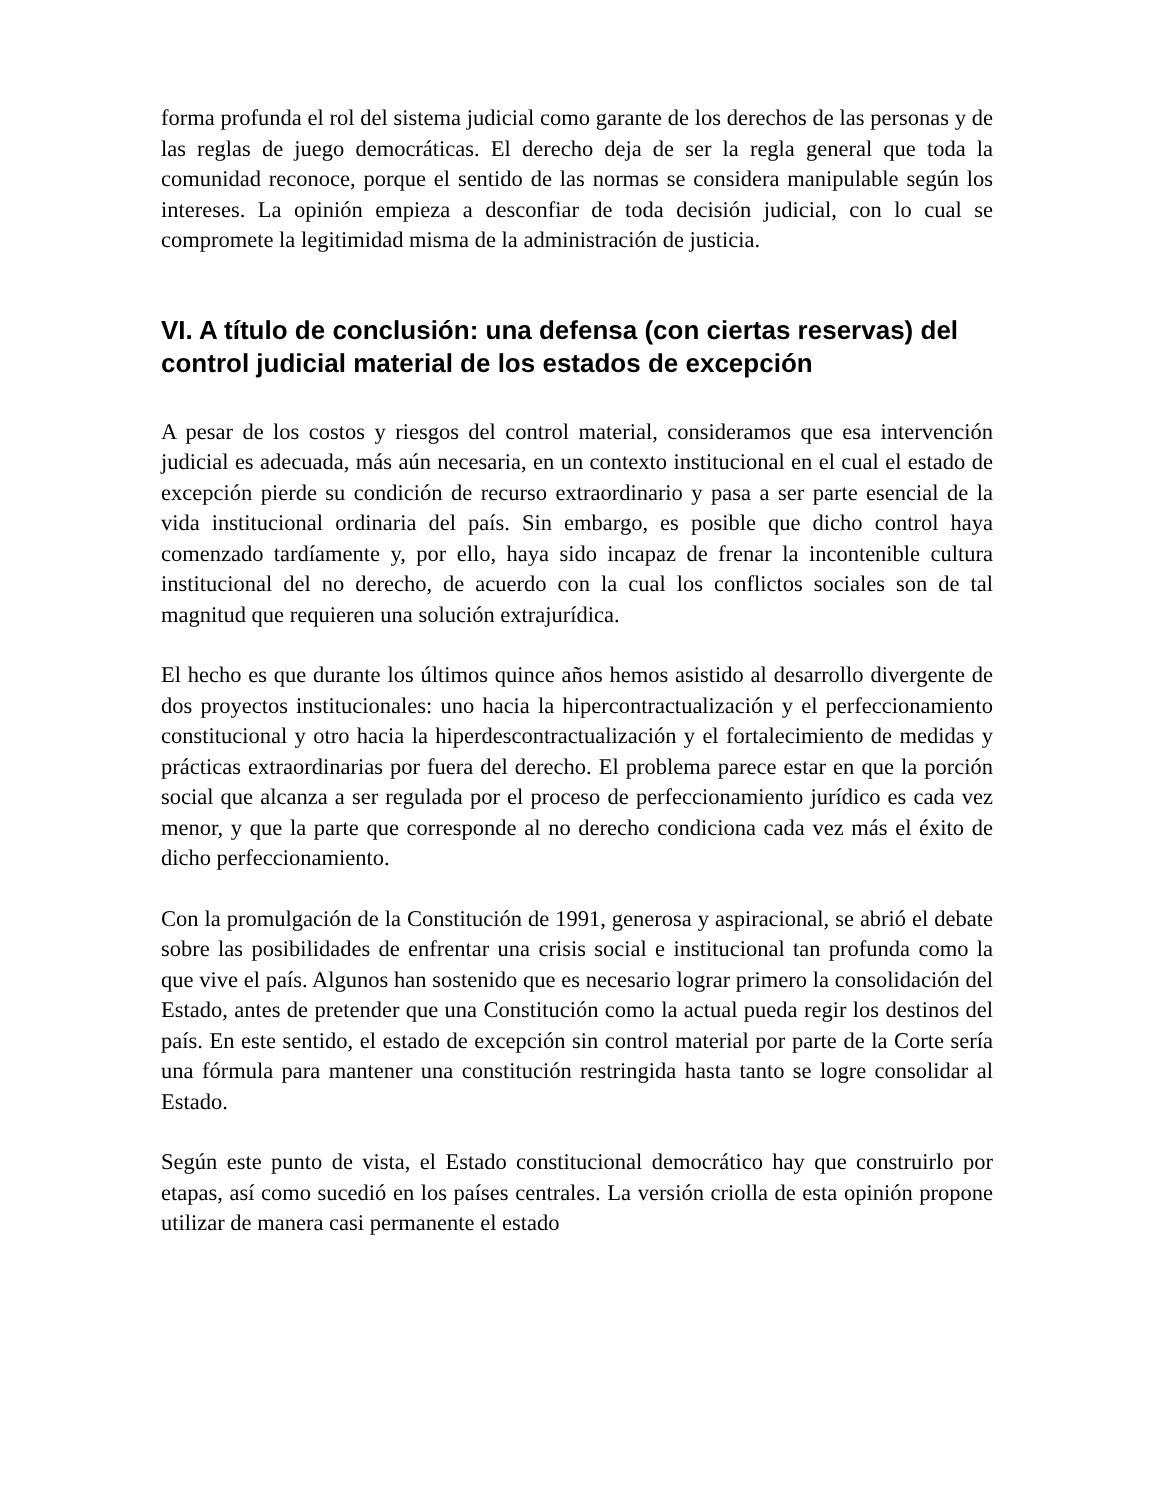forma profunda el rol del sistema judicial como garante de los derechos de las personas y de las reglas de juego democráticas. El derecho deja de ser la regla general que toda la comunidad reconoce, porque el sentido de las normas se considera manipulable según los intereses. La opinión empieza a desconfiar de toda decisión judicial, con lo cual se compromete la legitimidad misma de la administración de justicia.
VI. A título de conclusión: una defensa (con ciertas reservas) del control judicial material de los estados de excepción
A pesar de los costos y riesgos del control material, consideramos que esa intervención judicial es adecuada, más aún necesaria, en un contexto institucional en el cual el estado de excepción pierde su condición de recurso extraordinario y pasa a ser parte esencial de la vida institucional ordinaria del país. Sin embargo, es posible que dicho control haya comenzado tardíamente y, por ello, haya sido incapaz de frenar la incontenible cultura institucional del no derecho, de acuerdo con la cual los conflictos sociales son de tal magnitud que requieren una solución extrajurídica.
El hecho es que durante los últimos quince años hemos asistido al desarrollo divergente de dos proyectos institucionales: uno hacia la hipercontractualización y el perfeccionamiento constitucional y otro hacia la hiperdescontractualización y el fortalecimiento de medidas y prácticas extraordinarias por fuera del derecho. El problema parece estar en que la porción social que alcanza a ser regulada por el proceso de perfeccionamiento jurídico es cada vez menor, y que la parte que corresponde al no derecho condiciona cada vez más el éxito de dicho perfeccionamiento.
Con la promulgación de la Constitución de 1991, generosa y aspiracional, se abrió el debate sobre las posibilidades de enfrentar una crisis social e institucional tan profunda como la que vive el país. Algunos han sostenido que es necesario lograr primero la consolidación del Estado, antes de pretender que una Constitución como la actual pueda regir los destinos del país. En este sentido, el estado de excepción sin control material por parte de la Corte sería una fórmula para mantener una constitución restringida hasta tanto se logre consolidar al Estado.
Según este punto de vista, el Estado constitucional democrático hay que construirlo por etapas, así como sucedió en los países centrales. La versión criolla de esta opinión propone utilizar de manera casi permanente el estado